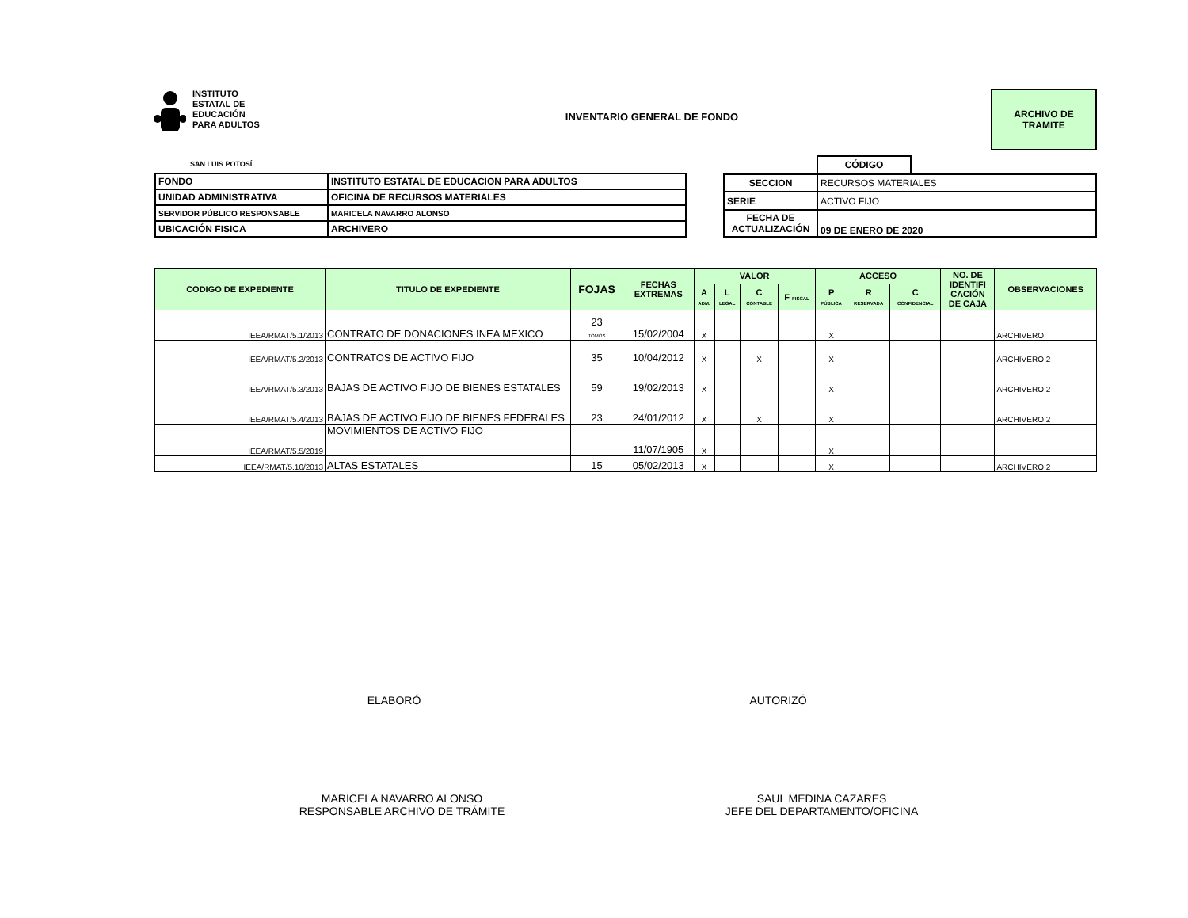INSTITUTO
ESTATAL DE
EDUCACIÓN
PARA ADULTOS
INVENTARIO GENERAL DE FONDO
ARCHIVO DE
TRAMITE
SAN LUIS POTOSÍ
| FONDO | INSTITUTO ESTATAL DE EDUCACION PARA ADULTOS |
| UNIDAD ADMINISTRATIVA | OFICINA DE RECURSOS MATERIALES |
| SERVIDOR PÚBLICO RESPONSABLE | MARICELA NAVARRO ALONSO |
| UBICACIÓN FISICA | ARCHIVERO |
| | CÓDIGO | |
| SECCION | RECURSOS MATERIALES | |
| SERIE | ACTIVO FIJO | |
| FECHA DE ACTUALIZACIÓN | 09 DE ENERO DE 2020 | |
| CODIGO DE EXPEDIENTE | TITULO DE EXPEDIENTE | FOJAS | FECHAS EXTREMAS | VALOR | | | | ACCESO | | | NO. DE IDENTIFI CACIÓN DE CAJA | OBSERVACIONES |
| --- | --- | --- | --- | --- | --- | --- | --- | --- | --- | --- | --- | --- |
| | | | | A ADM. | L LEGAL | C CONTABLE | F FISCAL | P PÚBLICA | R RESERVADA | C CONFIDENCIAL | | |
| IEEA/RMAT/5.1/2013 | CONTRATO DE DONACIONES INEA MEXICO | 23 TOMOS | 15/02/2004 | X | | | | X | | | | ARCHIVERO |
| IEEA/RMAT/5.2/2013 | CONTRATOS DE ACTIVO FIJO | 35 | 10/04/2012 | X | | X | | X | | | | ARCHIVERO 2 |
| IEEA/RMAT/5.3/2013 | BAJAS DE ACTIVO FIJO DE BIENES ESTATALES | 59 | 19/02/2013 | X | | | | X | | | | ARCHIVERO 2 |
| IEEA/RMAT/5.4/2013 | BAJAS DE ACTIVO FIJO DE BIENES FEDERALES | 23 | 24/01/2012 | X | | X | | X | | | | ARCHIVERO 2 |
| IEEA/RMAT/5.5/2019 | MOVIMIENTOS DE ACTIVO FIJO | | 11/07/1905 | X | | | | X | | | | |
| IEEA/RMAT/5.10/2013 | ALTAS ESTATALES | 15 | 05/02/2013 | X | | | | X | | | | ARCHIVERO 2 |
ELABORÓ AUTORIZÓ
MARICELA NAVARRO ALONSO
RESPONSABLE ARCHIVO DE TRÁMITE
SAUL MEDINA CAZARES
JEFE DEL DEPARTAMENTO/OFICINA